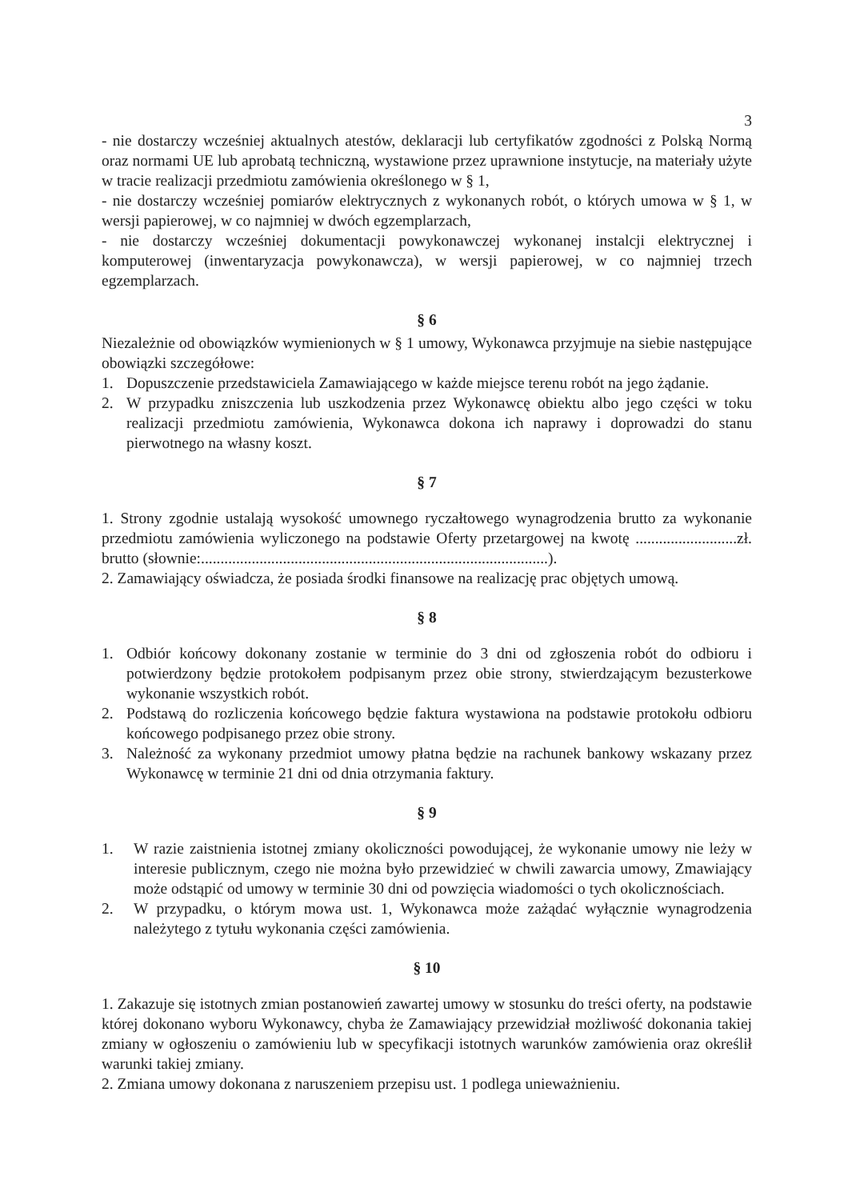3
- nie dostarczy wcześniej aktualnych atestów, deklaracji lub certyfikatów zgodności z Polską Normą oraz normami UE lub aprobatą techniczną, wystawione przez uprawnione instytucje, na materiały użyte w tracie realizacji przedmiotu zamówienia określonego w § 1,
- nie dostarczy wcześniej pomiarów elektrycznych z wykonanych robót, o których umowa w § 1, w wersji papierowej, w co najmniej w dwóch egzemplarzach,
- nie dostarczy wcześniej dokumentacji powykonawczej wykonanej instalcji elektrycznej i komputerowej (inwentaryzacja powykonawcza), w wersji papierowej, w co najmniej trzech egzemplarzach.
§ 6
Niezależnie od obowiązków wymienionych w § 1 umowy, Wykonawca przyjmuje na siebie następujące obowiązki szczegółowe:
1. Dopuszczenie przedstawiciela Zamawiającego w każde miejsce terenu robót na jego żądanie.
2. W przypadku zniszczenia lub uszkodzenia przez Wykonawcę obiektu albo jego części w toku realizacji przedmiotu zamówienia, Wykonawca dokona ich naprawy i doprowadzi do stanu pierwotnego na własny koszt.
§ 7
1. Strony zgodnie ustalają wysokość umownego ryczałtowego wynagrodzenia brutto za wykonanie przedmiotu zamówienia wyliczonego na podstawie Oferty przetargowej na kwotę ..........................zł. brutto (słownie:.........................................................................................).
2. Zamawiający oświadcza, że posiada środki finansowe na realizację prac objętych umową.
§ 8
1. Odbiór końcowy dokonany zostanie w terminie do 3 dni od zgłoszenia robót do odbioru i potwierdzony będzie protokołem podpisanym przez obie strony, stwierdzającym bezusterkowe wykonanie wszystkich robót.
2. Podstawą do rozliczenia końcowego będzie faktura wystawiona na podstawie protokołu odbioru końcowego podpisanego przez obie strony.
3. Należność za wykonany przedmiot umowy płatna będzie na rachunek bankowy wskazany przez Wykonawcę w terminie 21 dni od dnia otrzymania faktury.
§ 9
1. W razie zaistnienia istotnej zmiany okoliczności powodującej, że wykonanie umowy nie leży w interesie publicznym, czego nie można było przewidzieć w chwili zawarcia umowy, Zmawiający może odstąpić od umowy w terminie 30 dni od powzięcia wiadomości o tych okolicznościach.
2. W przypadku, o którym mowa ust. 1, Wykonawca może zażądać wyłącznie wynagrodzenia należytego z tytułu wykonania części zamówienia.
§ 10
1. Zakazuje się istotnych zmian postanowień zawartej umowy w stosunku do treści oferty, na podstawie której dokonano wyboru Wykonawcy, chyba że Zamawiający przewidział możliwość dokonania takiej zmiany w ogłoszeniu o zamówieniu lub w specyfikacji istotnych warunków zamówienia oraz określił warunki takiej zmiany.
2. Zmiana umowy dokonana z naruszeniem przepisu ust. 1 podlega unieważnieniu.